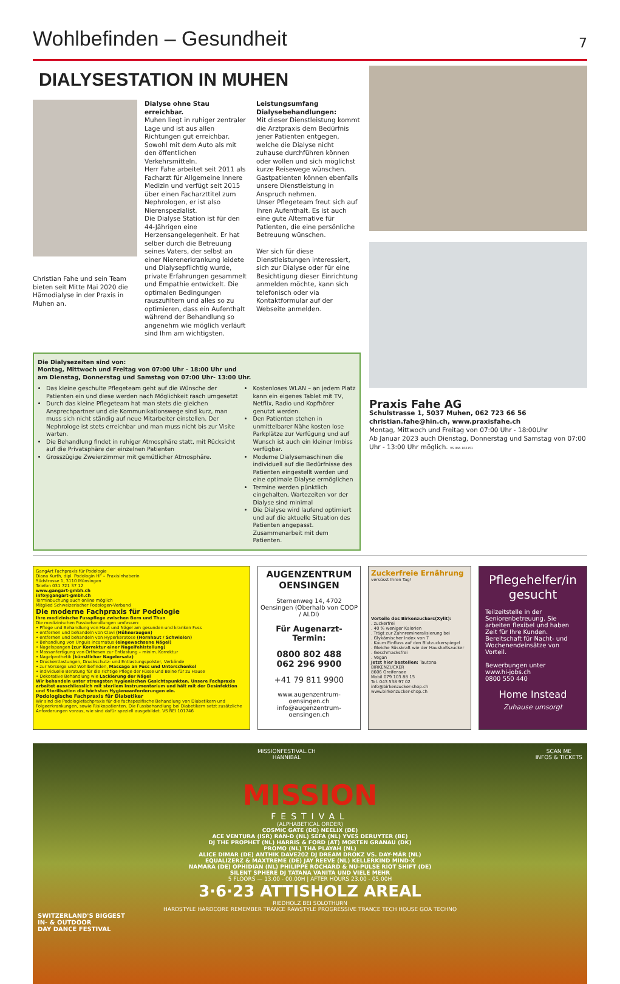Wohlbefinden – Gesundheit
7
DIALYSESTATION IN MUHEN
Christian Fahe und sein Team bieten seit Mitte Mai 2020 die Hämodialyse in der Praxis in Muhen an.
Dialyse ohne Stau erreichbar.
Muhen liegt in ruhiger zentraler Lage und ist aus allen Richtungen gut erreichbar. Sowohl mit dem Auto als mit den öffentlichen Verkehrsmitteln.
Herr Fahe arbeitet seit 2011 als Facharzt für Allgemeine Innere Medizin und verfügt seit 2015 über einen Facharzttitel zum Nephrologen, er ist also Nierenspezialist.
Die Dialyse Station ist für den 44-Jährigen eine Herzensangelegenheit. Er hat selber durch die Betreuung seines Vaters, der selbst an einer Nierenerkrankung leidete und Dialysepflichtig wurde, private Erfahrungen gesammelt und Empathie entwickelt. Die optimalen Bedingungen rauszufiltern und alles so zu optimieren, dass ein Aufenthalt während der Behandlung so angenehm wie möglich verläuft sind Ihm am wichtigsten.
Leistungsumfang Dialysebehandlungen:
Mit dieser Dienstleistung kommt die Arztpraxis dem Bedürfnis jener Patienten entgegen, welche die Dialyse nicht zuhause durchführen können oder wollen und sich möglichst kurze Reisewege wünschen. Gastpatienten können ebenfalls unsere Dienstleistung in Anspruch nehmen.
Unser Pflegeteam freut sich auf Ihren Aufenthalt. Es ist auch eine gute Alternative für Patienten, die eine persönliche Betreuung wünschen.
Wer sich für diese Dienstleistungen interessiert, sich zur Dialyse oder für eine Besichtigung dieser Einrichtung anmelden möchte, kann sich telefonisch oder via Kontaktformular auf der Webseite anmelden.
Die Dialysezeiten sind von:
Montag, Mittwoch und Freitag von 07:00 Uhr - 18:00 Uhr und
am Dienstag, Donnerstag und Samstag von 07:00 Uhr- 13:00 Uhr.
Das kleine geschulte Pflegeteam geht auf die Wünsche der Patienten ein und diese werden nach Möglichkeit rasch umgesetzt
Durch das kleine Pflegeteam hat man stets die gleichen Ansprechpartner und die Kommunikationswege sind kurz, man muss sich nicht ständig auf neue Mitarbeiter einstellen. Der Nephrologe ist stets erreichbar und man muss nicht bis zur Visite warten.
Die Behandlung findet in ruhiger Atmosphäre statt, mit Rücksicht auf die Privatsphäre der einzelnen Patienten
Grosszügige Zweierzimmer mit gemütlicher Atmosphäre.
Kostenloses WLAN – an jedem Platz kann ein eigenes Tablet mit TV, Netflix, Radio und Kopfhörer genutzt werden.
Den Patienten stehen in unmittelbarer Nähe kosten lose Parkplätze zur Verfügung und auf Wunsch ist auch ein kleiner Imbiss verfügbar.
Moderne Dialysemaschinen die individuell auf die Bedürfnisse des Patienten eingestellt werden und eine optimale Dialyse ermöglichen
Termine werden pünktlich eingehalten, Wartezeiten vor der Dialyse sind minimal
Die Dialyse wird laufend optimiert und auf die aktuelle Situation des Patienten angepasst. Zusammenarbeit mit dem Patienten.
Praxis Fahe AG
Schulstrasse 1, 5037 Muhen, 062 723 66 56
christian.fahe@hin.ch, www.praxisfahe.ch
Montag, Mittwoch und Freitag von 07:00 Uhr - 18:00Uhr
Ab Januar 2023 auch Dienstag, Donnerstag und Samstag von 07:00 Uhr - 13:00 Uhr möglich. VS IMA 102151
GangArt Fachpraxis für Podologie
Diana Kurth, dipl. Podologin HF – Praxisinhaberin
Südstrasse 1, 3110 Münsingen
Telefon 031 721 37 12
www.gangart-gmbh.ch
info@gangart-gmbh.ch
Terminbuchung auch online möglich
Mitglied Schweizerischer Podologen-Verband
Die moderne Fachpraxis für Podologie
Ihre medizinische Fusspflege zwischen Bern und Thun
Die medizinischen Fussbehandlungen umfassen:
• Pflege und Behandlung von Haut und Nägel am gesunden und kranken Fuss
• entfernen und behandeln von Clavi (Hühneraugen)
• entfernen und behandeln von Hyperkeratose (Hornhaut / Schwielen)
• Behandlung von Unguis incarnatus (eingewachsene Nägel)
• Nagelspangen (zur Korrektur einer Nagelfehlstellung)
• Massanfertigung von Orthesen zur Entlastung – minim. Korrektur
• Nagelprothetik (künstlicher Nagelersatz)
• Druckentlastungen, Druckschutz- und Entlastungspolster, Verbände
• zur Vorsorge und Wohlbefinden, Massage an Fuss und Unterschenkel
• individuelle Beratung für die richtige Pflege der Füsse und Beine für zu Hause
• Dekorative Behandlung wie Lackierung der Nägel
Wir behandeln unter strengsten hygienischen Gesichtspunkten. Unsere Fachpraxis arbeitet ausschliesslich mit sterilem Instrumentarium und hält mit der Desinfektion und Sterilisation die höchsten Hygieneanforderungen ein.
Podologische Fachpraxis für Diabetiker
Wir sind die Podologiefachpraxis für die fachspezifische Behandlung von Diabetikern und Folgeerkrankungen, sowie Risikopatienten. Die Fussbehandlung bei Diabetikern setzt zusätzliche Anforderungen voraus, wie sind dafür speziell ausgebildet. VS REI 101746
AUGENZENTRUM OENSINGEN
Sternenweg 14, 4702 Oensingen (Oberhalb von COOP / ALDI)
Für Augenarzt-Termin:
0800 802 488
062 296 9900
+41 79 811 9900
www.augenzentrum-oensingen.ch
info@augenzentrum-oensingen.ch
Zuckerfreie Ernährung
versüsst Ihren Tag!
Vorteile des Birkenzuckers(Xylit):
. zuckerfrei
. 40 % weniger Kalorien
. Trägt zur Zahnremineralisierung bei
. Glykämischer Index von 7
. Kaum Einfluss auf den Blutzuckerspiegel
. Gleiche Süsskraft wie der Haushaltszucker
. Geschmacksfrei
. Vegan
Jetzt hier bestellen: Tautona BIRKENZUCKER
8606 Greifensee
Mobil 079 103 88 15
Tel. 043 538 97 02
info@birkenzucker-shop.ch
www.birkenzucker-shop.ch
Pflegehelfer/in gesucht
Teilzeitstelle in der Seniorenbetreuung. Sie arbeiten flexibel und haben Zeit für Ihre Kunden. Bereitschaft für Nacht- und Wochenendeinsätze von Vorteil.
Bewerbungen unter
www.hi-jobs.ch
0800 550 440
Home Instead
Zuhause umsorgt
MISSIONFESTIVAL.CH SCAN ME
INFOS & TICKETS
HANNIBAL
MISSION
FESTIVAL
(ALPHABETICAL ORDER)
COSMIC GATE (DE) NEELIX (DE)
ACE VENTURA (ISR) RAN-D (NL) SEFA (NL) YVES DERUYTER (BE)
DJ THE PROPHET (NL) HARRIS & FORD (AT) MORTEN GRANAU (DK)
PROMO (NL) THA PLAYAH (NL)
ALICE DIMAR (DE) ANTHIK DAVE202 DJ DREAM DROKZ VS. DAY-MÁR (NL)
EQUALIZERZ & MAXTREME (DE) JAY REEVE (NL) KELLERKIND MIND-X
NAMARA (DE) OPHIDIAN (NL) PHILIPPE ROCHARD & NU-PULSE RIOT SHIFT (DE)
SILENT SPHERE DJ TATANA VANITA UND VIELE MEHR
5 FLOORS — 13.00 - 00.00H | AFTER HOURS 23.00 - 05.00H
3·6·23 ATTISHOLZ AREAL
RIEDHOLZ BEI SOLOTHURN
HARDSTYLE HARDCORE REMEMBER TRANCE RAWSTYLE PROGRESSIVE TRANCE TECH HOUSE GOA TECHNO
SWITZERLAND'S BIGGEST
IN- & OUTDOOR
DAY DANCE FESTIVAL